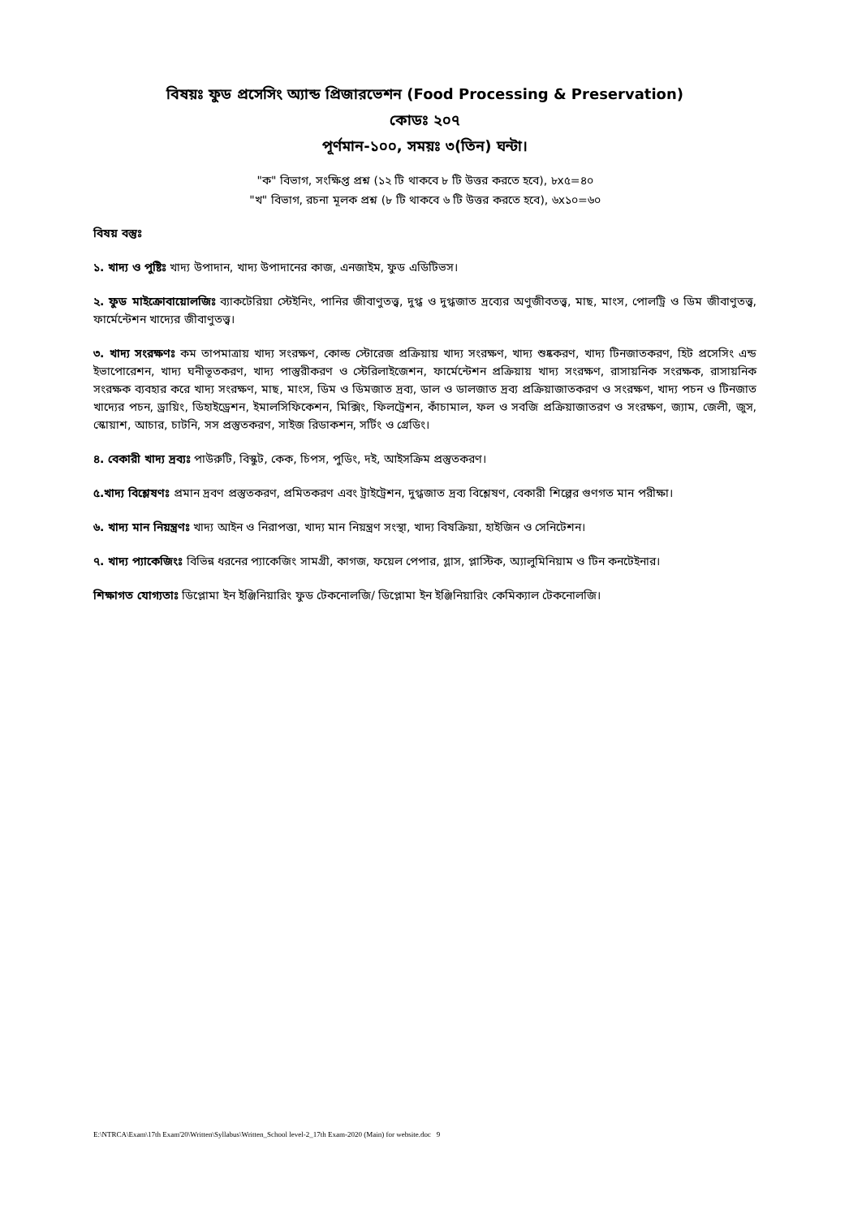বিষয়ঃ ফুড প্রসেসিং অ্যান্ড প্রিজারভেশন (Food Processing & Preservation)
কোডঃ ২০৭
পূর্ণমান-১০০, সময়ঃ ৩(তিন) ঘন্টা।
"ক" বিভাগ, সংক্ষিপ্ত প্রশ্ন (১২ টি থাকবে ৮ টি উত্তর করতে হবে), ৮x৫=৪০
"খ" বিভাগ, রচনা মূলক প্রশ্ন (৮ টি থাকবে ৬ টি উত্তর করতে হবে), ৬x১০=৬০
বিষয় বস্তুঃ
১. খাদ্য ও পুষ্টিঃ খাদ্য উপাদান, খাদ্য উপাদানের কাজ, এনজাইম, ফুড এডিটিভস।
২. ফুড মাইক্রোবায়োলজিঃ ব্যাকটেরিয়া স্টেইনিং, পানির জীবাণুতত্ত্ব, দুগ্ধ ও দুগ্ধজাত দ্রব্যের অণুজীবতত্ত্ব, মাছ, মাংস, পোলট্রি ও ডিম জীবাণুতত্ত্ব, ফার্মেন্টেশন খাদ্যের জীবাণুতত্ত্ব।
৩. খাদ্য সংরক্ষণঃ কম তাপমাত্রায় খাদ্য সংরক্ষণ, কোল্ড স্টোরেজ প্রক্রিয়ায় খাদ্য সংরক্ষণ, খাদ্য শুষ্ককরণ, খাদ্য টিনজাতকরণ, হিট প্রসেসিং এন্ড ইভাপোরেশন, খাদ্য ঘনীভূতকরণ, খাদ্য পাস্তুরীকরণ ও স্টেরিলাইজেশন, ফার্মেন্টেশন প্রক্রিয়ায় খাদ্য সংরক্ষণ, রাসায়নিক সংরক্ষক, রাসায়নিক সংরক্ষক ব্যবহার করে খাদ্য সংরক্ষণ, মাছ, মাংস, ডিম ও ডিমজাত দ্রব্য, ডাল ও ডালজাত দ্রব্য প্রক্রিয়াজাতকরণ ও সংরক্ষণ, খাদ্য পচন ও টিনজাত খাদ্যের পচন, ড্রায়িং, ডিহাইড্রেশন, ইমালসিফিকেশন, মিক্সিং, ফিলট্রেশন, কাঁচামাল, ফল ও সবজি প্রক্রিয়াজাতরণ ও সংরক্ষণ, জ্যাম, জেলী, জুস, স্কোয়াশ, আচার, চাটনি, সস প্রস্তুতকরণ, সাইজ রিডাকশন, সর্টিং ও গ্রেডিং।
৪. বেকারী খাদ্য দ্রব্যঃ পাউরুটি, বিস্কুট, কেক, চিপস, পুডিং, দই, আইসক্রিম প্রস্তুতকরণ।
৫.খাদ্য বিশ্লেষণঃ প্রমান দ্রবণ প্রস্তুতকরণ, প্রমিতকরণ এবং ট্রাইট্রেশন, দুগ্ধজাত দ্রব্য বিশ্লেষণ, বেকারী শিল্পের গুণগত মান পরীক্ষা।
৬. খাদ্য মান নিয়ন্ত্রণঃ খাদ্য আইন ও নিরাপত্তা, খাদ্য মান নিয়ন্ত্রণ সংস্থা, খাদ্য বিষক্রিয়া, হাইজিন ও সেনিটেশন।
৭. খাদ্য প্যাকেজিংঃ বিভিন্ন ধরনের প্যাকেজিং সামগ্রী, কাগজ, ফয়েল পেপার, গ্লাস, প্লাস্টিক, অ্যালুমিনিয়াম ও টিন কনটেইনার।
শিক্ষাগত যোগ্যতাঃ ডিপ্লোমা ইন ইঞ্জিনিয়ারিং ফুড টেকনোলজি/ ডিপ্লোমা ইন ইঞ্জিনিয়ারিং কেমিক্যাল টেকনোলজি।
E:\NTRCA\Exam\17th Exam'20\Written\Syllabus\Written_School level-2_17th Exam-2020 (Main) for website.doc 9